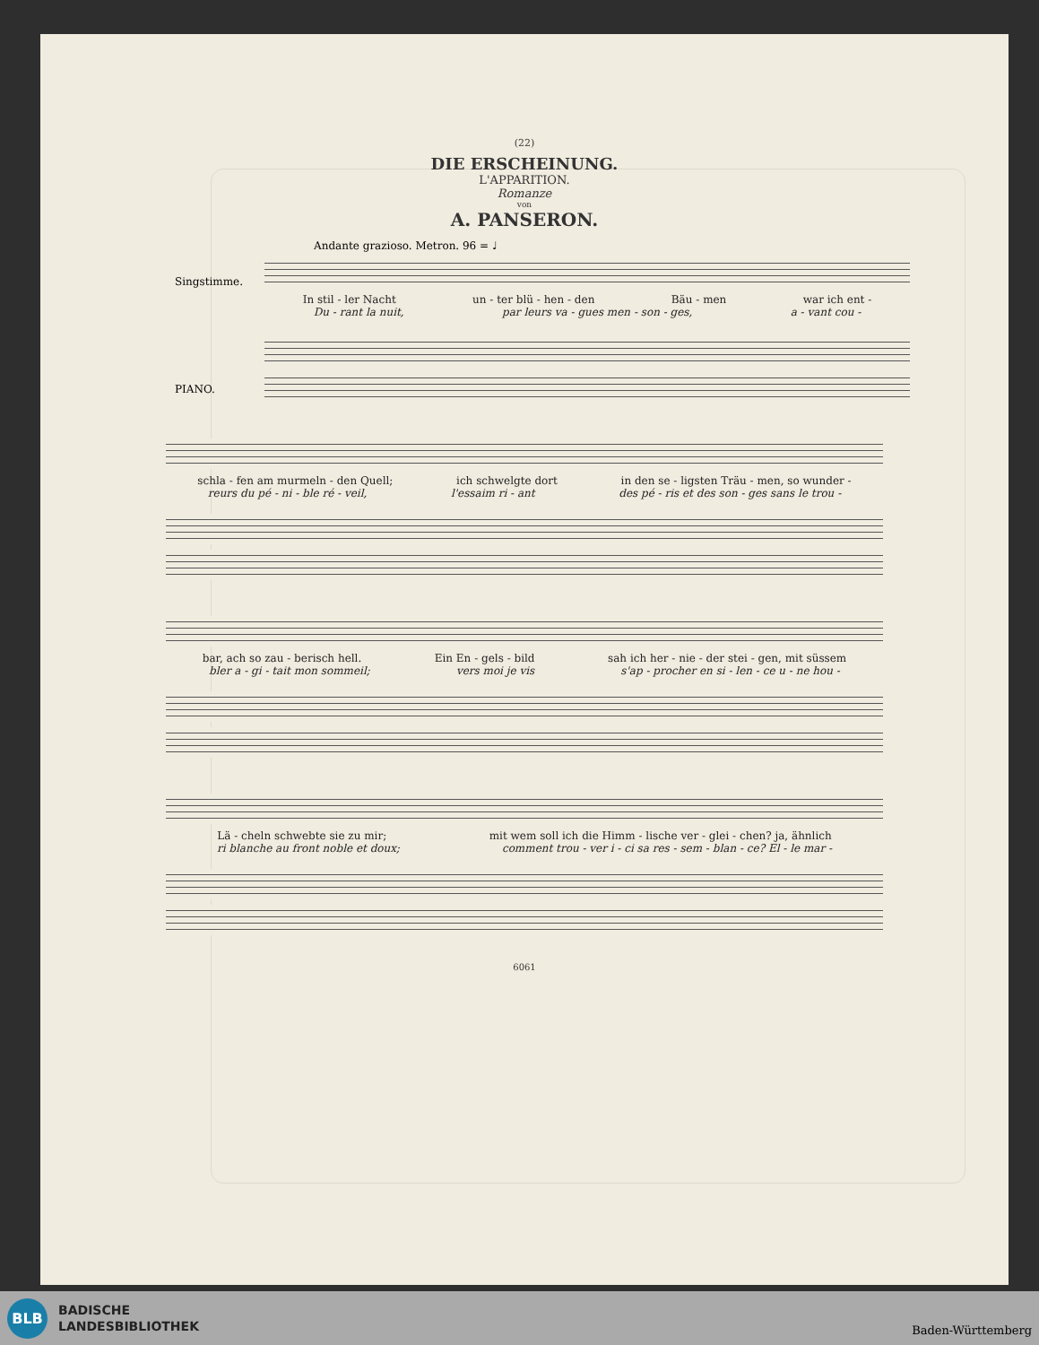(22)
DIE ERSCHEINUNG.
L'APPARITION.
Romanze
von
A. PANSERON.
Andante grazioso. Metron. 96 = ♩
Singstimme.
In stil - ler Nacht un - ter blü - hen - den Bäu - men war ich ent -
Du - rant la nuit, par leurs va - gues men - son - ges, a - vant cou -
PIANO.
schla - fen am murmeln - den Quell; ich schwelgte dort in den se - ligsten Träu - men, so wunder -
reurs du pé - ni - ble ré - veil, l'essaim ri - ant des pé - ris et des son - ges sans le trou -
bar, ach so zau - berisch hell. Ein En - gels - bild sah ich her - nie - der stei - gen, mit süssem
bler a - gi - tait mon sommeil; vers moi je vis s'ap - procher en si - len - ce u - ne hou -
Lä - cheln schwebte sie zu mir; mit wem soll ich die Himm - lische ver - glei - chen? ja, ähnlich
ri blanche au front noble et doux; comment trou - ver i - ci sa res - sem - blan - ce? El - le mar -
6061
BLB
BADISCHE
LANDESBIBLIOTHEK
Baden-Württemberg